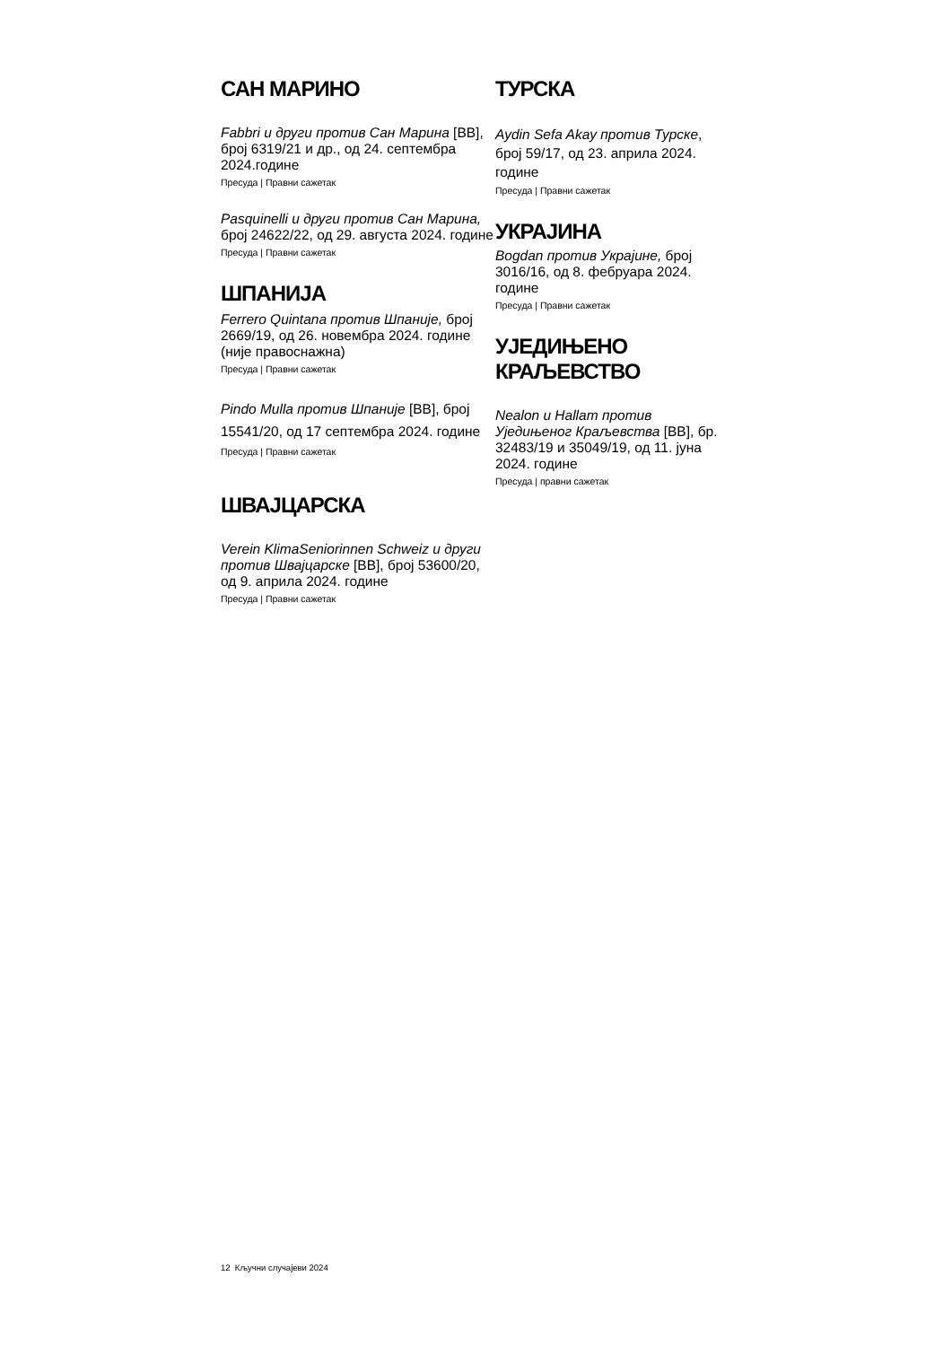САН МАРИНО
Fabbri и други против Сан Марина [ВВ], број 6319/21 и др., од 24. септембра 2024.године
Пресуда | Правни сажетак
Pasquinelli и други против Сан Марина, број 24622/22, од 29. августа 2024. године
Пресуда | Правни сажетак
ШПАНИЈА
Ferrero Quintana против Шпаније, број 2669/19, од 26. новембра 2024. године (није правоснажна)
Пресуда | Правни сажетак
Pindo Mulla против Шпаније [ВВ], број 15541/20, од 17 септембра 2024. године
Пресуда | Правни сажетак
ШВАЈЦАРСКА
Verein KlimaSeniorinnen Schweiz и други против Швајцарске [ВВ], број 53600/20, од 9. априла 2024. године
Пресуда | Правни сажетак
ТУРСКА
Aydin Sefa Akay против Турске, број 59/17, од 23. априла 2024. године
Пресуда | Правни сажетак
УКРАЈИНА
Bogdan против Украјине, број 3016/16, од 8. фебруара 2024. године
Пресуда | Правни сажетак
УЈЕДИЊЕНО КРАЉЕВСТВО
Nealon и Hallam против Уједињеног Краљевства [ВВ], бр. 32483/19 и 35049/19, од 11. јуна 2024. године
Пресуда | правни сажетак
12 Кључни случајеви 2024